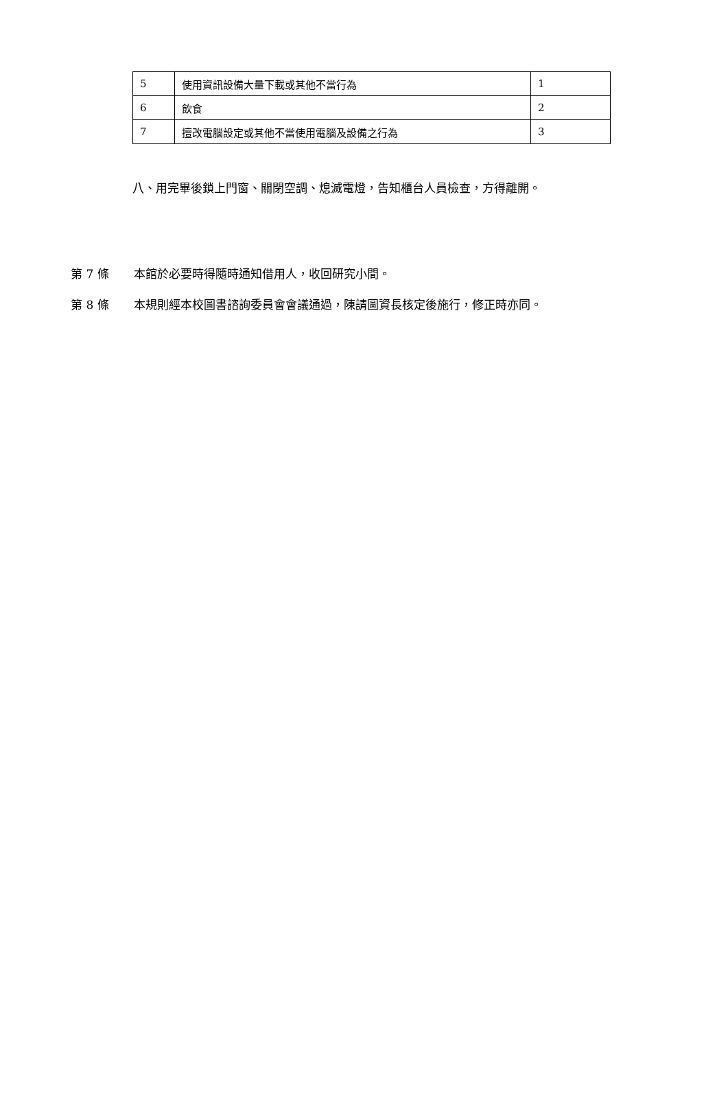| 5 | 使用資訊設備大量下載或其他不當行為 | 1 |
| 6 | 飲食 | 2 |
| 7 | 擅改電腦設定或其他不當使用電腦及設備之行為 | 3 |
八、用完畢後鎖上門窗、關閉空調、熄滅電燈，告知櫃台人員檢查，方得離開。
第 7 條 本館於必要時得隨時通知借用人，收回研究小間。
第 8 條 本規則經本校圖書諮詢委員會會議通過，陳請圖資長核定後施行，修正時亦同。